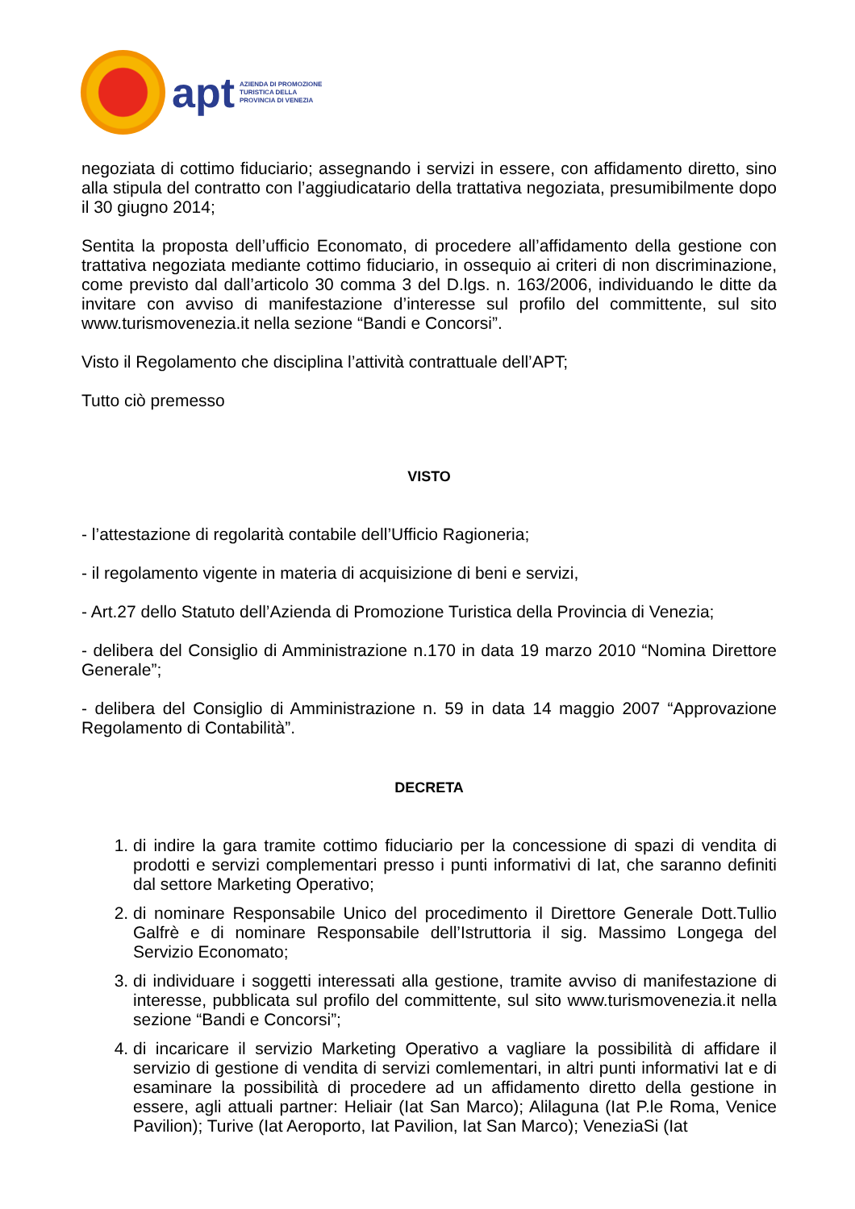apt AZIENDA DI PROMOZIONE
TURISTICA DELLA
PROVINCIA DI VENEZIA
negoziata di cottimo fiduciario; assegnando i servizi in essere, con affidamento diretto, sino alla stipula del contratto con l’aggiudicatario della trattativa negoziata, presumibilmente dopo il 30 giugno 2014;
Sentita la proposta dell’ufficio Economato, di procedere all’affidamento della gestione con trattativa negoziata mediante cottimo fiduciario, in ossequio ai criteri di non discriminazione, come previsto dal dall’articolo 30 comma 3 del D.lgs. n. 163/2006, individuando le ditte da invitare con avviso di manifestazione d’interesse sul profilo del committente, sul sito www.turismovenezia.it nella sezione “Bandi e Concorsi”.
Visto il Regolamento che disciplina l’attività contrattuale dell’APT;
Tutto ciò premesso
VISTO
- l’attestazione di regolarità contabile dell’Ufficio Ragioneria;
- il regolamento vigente in materia di acquisizione di beni e servizi,
- Art.27 dello Statuto dell’Azienda di Promozione Turistica della Provincia di Venezia;
- delibera del Consiglio di Amministrazione n.170 in data 19 marzo 2010 “Nomina Direttore Generale”;
- delibera del Consiglio di Amministrazione n. 59 in data 14 maggio 2007 “Approvazione Regolamento di Contabilità”.
DECRETA
1. di indire la gara tramite cottimo fiduciario per la concessione di spazi di vendita di prodotti e servizi complementari presso i punti informativi di Iat, che saranno definiti dal settore Marketing Operativo;
2. di nominare Responsabile Unico del procedimento il Direttore Generale Dott.Tullio Galfrè e di nominare Responsabile dell’Istruttoria il sig. Massimo Longega del Servizio Economato;
3. di individuare i soggetti interessati alla gestione, tramite avviso di manifestazione di interesse, pubblicata sul profilo del committente, sul sito www.turismovenezia.it nella sezione “Bandi e Concorsi”;
4. di incaricare il servizio Marketing Operativo a vagliare la possibilità di affidare il servizio di gestione di vendita di servizi comlementari, in altri punti informativi Iat e di esaminare la possibilità di procedere ad un affidamento diretto della gestione in essere, agli attuali partner: Heliair (Iat San Marco); Alilaguna (Iat P.le Roma, Venice Pavilion); Turive (Iat Aeroporto, Iat Pavilion, Iat San Marco); VeneziaSi (Iat